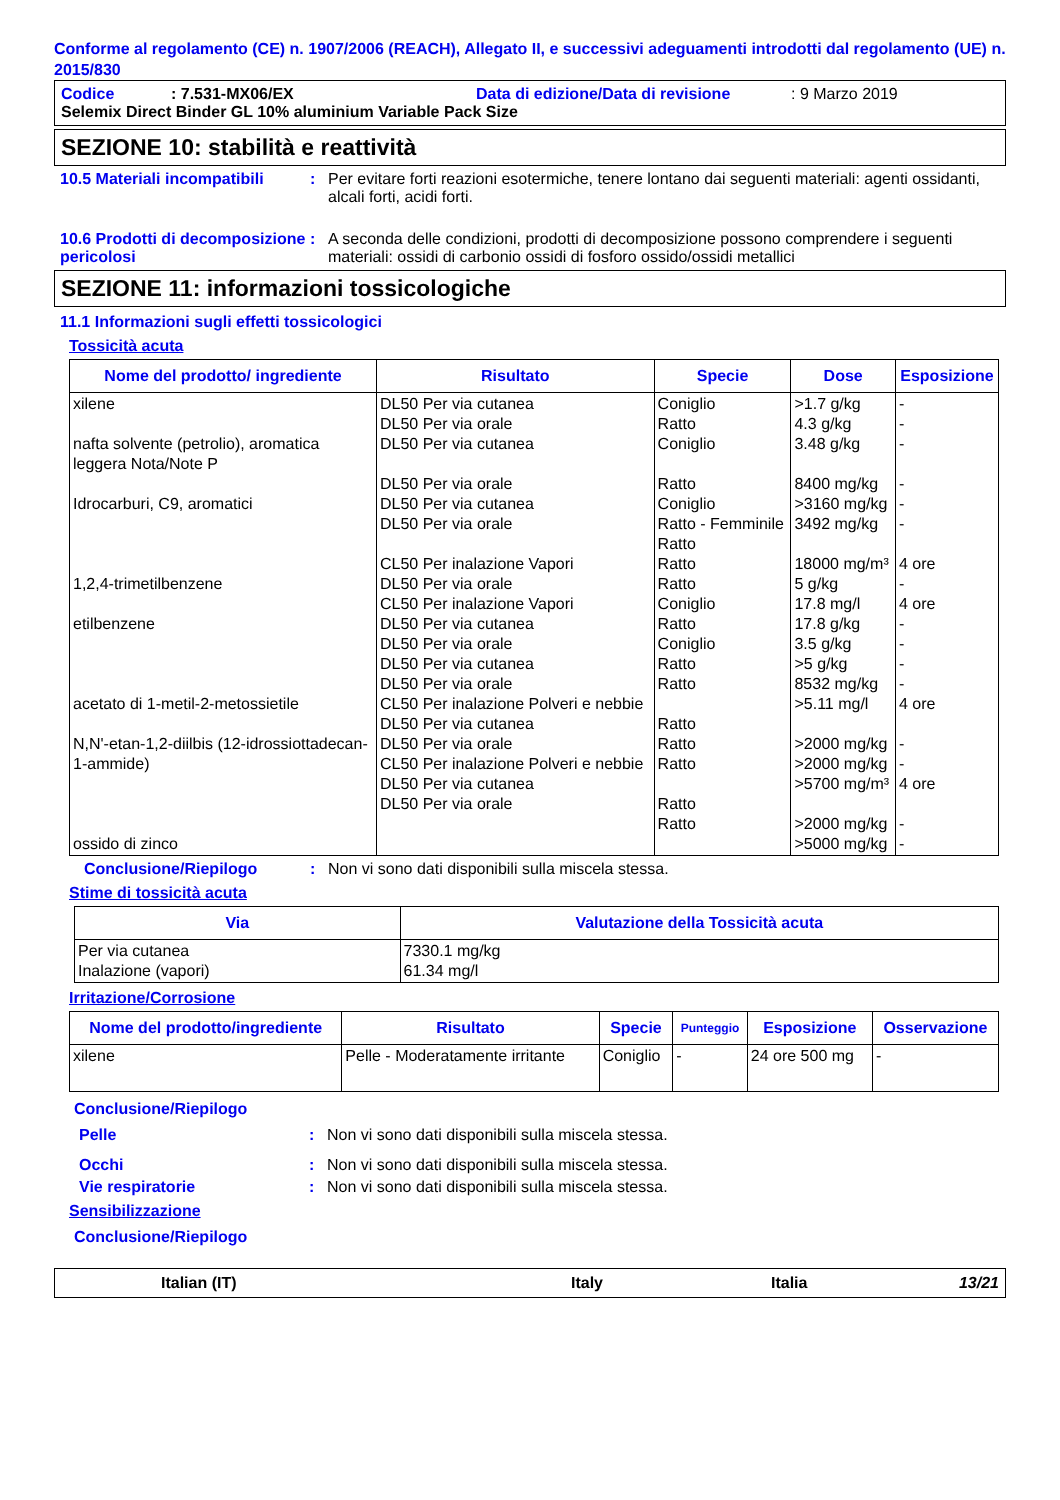Conforme al regolamento (CE) n. 1907/2006 (REACH), Allegato II, e successivi adeguamenti introdotti dal regolamento (UE) n. 2015/830
Codice: 7.531-MX06/EX Data di edizione/Data di revisione: 9 Marzo 2019
Selemix Direct Binder GL 10% aluminium Variable Pack Size
SEZIONE 10: stabilità e reattività
10.5 Materiali incompatibili: Per evitare forti reazioni esotermiche, tenere lontano dai seguenti materiali: agenti ossidanti, alcali forti, acidi forti.
10.6 Prodotti di decomposizione pericolosi: A seconda delle condizioni, prodotti di decomposizione possono comprendere i seguenti materiali: ossidi di carbonio ossidi di fosforo ossido/ossidi metallici
SEZIONE 11: informazioni tossicologiche
11.1 Informazioni sugli effetti tossicologici
Tossicità acuta
| Nome del prodotto/ ingrediente | Risultato | Specie | Dose | Esposizione |
| --- | --- | --- | --- | --- |
| xilene nafta solvente (petrolio), aromatica leggera Nota/Note P Idrocarburi, C9, aromatici 1,2,4-trimetilbenzene etilbenzene acetato di 1-metil-2-metossietile N,N'-etan-1,2-diilbis (12-idrossiottadecan-1-ammide) ossido di zinco | DL50 Per via cutanea DL50 Per via orale DL50 Per via cutanea DL50 Per via orale DL50 Per via cutanea DL50 Per via orale CL50 Per inalazione Vapori DL50 Per via orale CL50 Per inalazione Vapori DL50 Per via cutanea DL50 Per via orale DL50 Per via cutanea DL50 Per via orale CL50 Per inalazione Polveri e nebbie DL50 Per via cutanea DL50 Per via orale CL50 Per inalazione Polveri e nebbie DL50 Per via cutanea DL50 Per via orale | Coniglio Ratto Coniglio Ratto Coniglio Ratto - Femminile Ratto Ratto Ratto Coniglio Ratto Coniglio Ratto Ratto Ratto Ratto Ratto Ratto Ratto | >1.7 g/kg 4.3 g/kg 3.48 g/kg 8400 mg/kg >3160 mg/kg 3492 mg/kg 18000 mg/m³ 5 g/kg 17.8 mg/l 17.8 g/kg 3.5 g/kg >5 g/kg 8532 mg/kg >5.11 mg/l >2000 mg/kg >2000 mg/kg >5700 mg/m³ >2000 mg/kg >5000 mg/kg | - - - - - - 4 ore - 4 ore - - - - 4 ore - - 4 ore - - |
Conclusione/Riepilogo: Non vi sono dati disponibili sulla miscela stessa.
Stime di tossicità acuta
| Via | Valutazione della Tossicità acuta |
| --- | --- |
| Per via cutanea Inalazione (vapori) | 7330.1 mg/kg 61.34 mg/l |
Irritazione/Corrosione
| Nome del prodotto/ingrediente | Risultato | Specie | Punteggio | Esposizione | Osservazione |
| --- | --- | --- | --- | --- | --- |
| xilene | Pelle - Moderatamente irritante | Coniglio | - | 24 ore 500 mg | - |
Conclusione/Riepilogo
Pelle: Non vi sono dati disponibili sulla miscela stessa.
Occhi: Non vi sono dati disponibili sulla miscela stessa.
Vie respiratorie: Non vi sono dati disponibili sulla miscela stessa.
Sensibilizzazione
Conclusione/Riepilogo
Italian (IT) Italy Italia 13/21